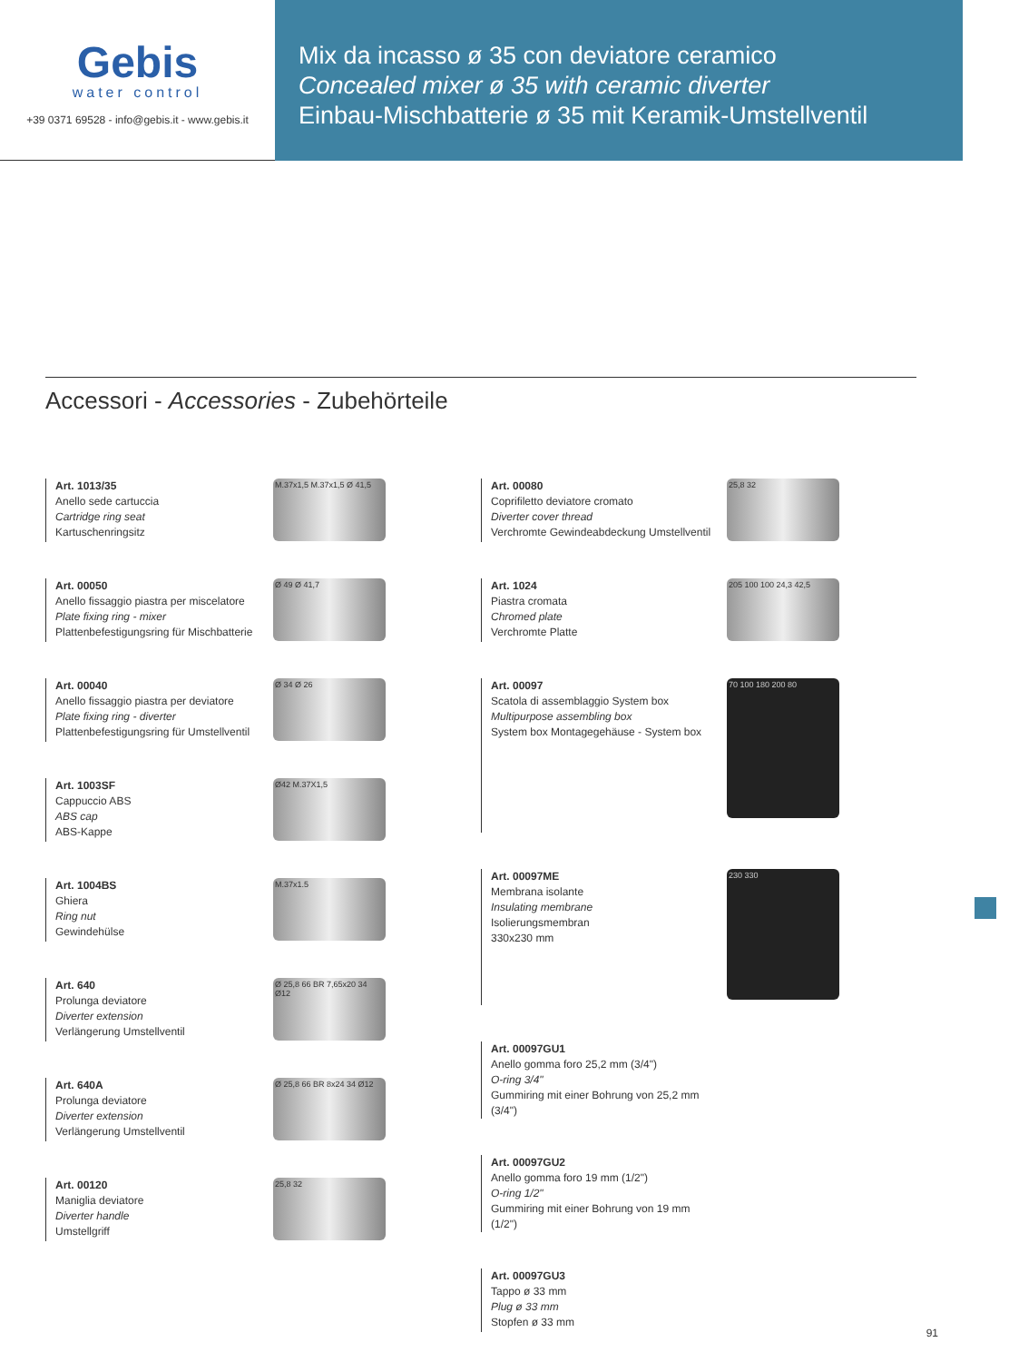Gebis
water control
+39 0371 69528 - info@gebis.it - www.gebis.it
Mix da incasso ø 35 con deviatore ceramico
Concealed mixer ø 35 with ceramic diverter
Einbau-Mischbatterie ø 35 mit Keramik-Umstellventil
Accessori - Accessories - Zubehörteile
Art. 1013/35
Anello sede cartuccia
Cartridge ring seat
Kartuschenringsitz
M.37x1,5 M.37x1,5 Ø 41,5
Art. 00050
Anello fissaggio piastra per miscelatore
Plate fixing ring - mixer
Plattenbefestigungsring für Mischbatterie
Ø 49 Ø 41,7
Art. 00040
Anello fissaggio piastra per deviatore
Plate fixing ring - diverter
Plattenbefestigungsring für Umstellventil
Ø 34 Ø 26
Art. 1003SF
Cappuccio ABS
ABS cap
ABS-Kappe
Ø42 M.37X1,5
Art. 1004BS
Ghiera
Ring nut
Gewindehülse
M.37x1.5
Art. 640
Prolunga deviatore
Diverter extension
Verlängerung Umstellventil
Ø 25,8 66 BR 7,65x20 34 Ø12
Art. 640A
Prolunga deviatore
Diverter extension
Verlängerung Umstellventil
Ø 25,8 66 BR 8x24 34 Ø12
Art. 00120
Maniglia deviatore
Diverter handle
Umstellgriff
25,8 32
Art. 00080
Coprifiletto deviatore cromato
Diverter cover thread
Verchromte Gewindeabdeckung Umstellventil
25,8 32
Art. 1024
Piastra cromata
Chromed plate
Verchromte Platte
205 100 100 24,3 42,5
Art. 00097
Scatola di assemblaggio System box
Multipurpose assembling box
System box Montagegehäuse - System box
70 100 180 200 80
Art. 00097ME
Membrana isolante
Insulating membrane
Isolierungsmembran
330x230 mm
230 330
Art. 00097GU1
Anello gomma foro 25,2 mm (3/4")
O-ring 3/4"
Gummiring mit einer Bohrung von 25,2 mm (3/4")
Art. 00097GU2
Anello gomma foro 19 mm (1/2")
O-ring 1/2"
Gummiring mit einer Bohrung von 19 mm (1/2")
Art. 00097GU3
Tappo ø 33 mm
Plug ø 33 mm
Stopfen ø 33 mm
91